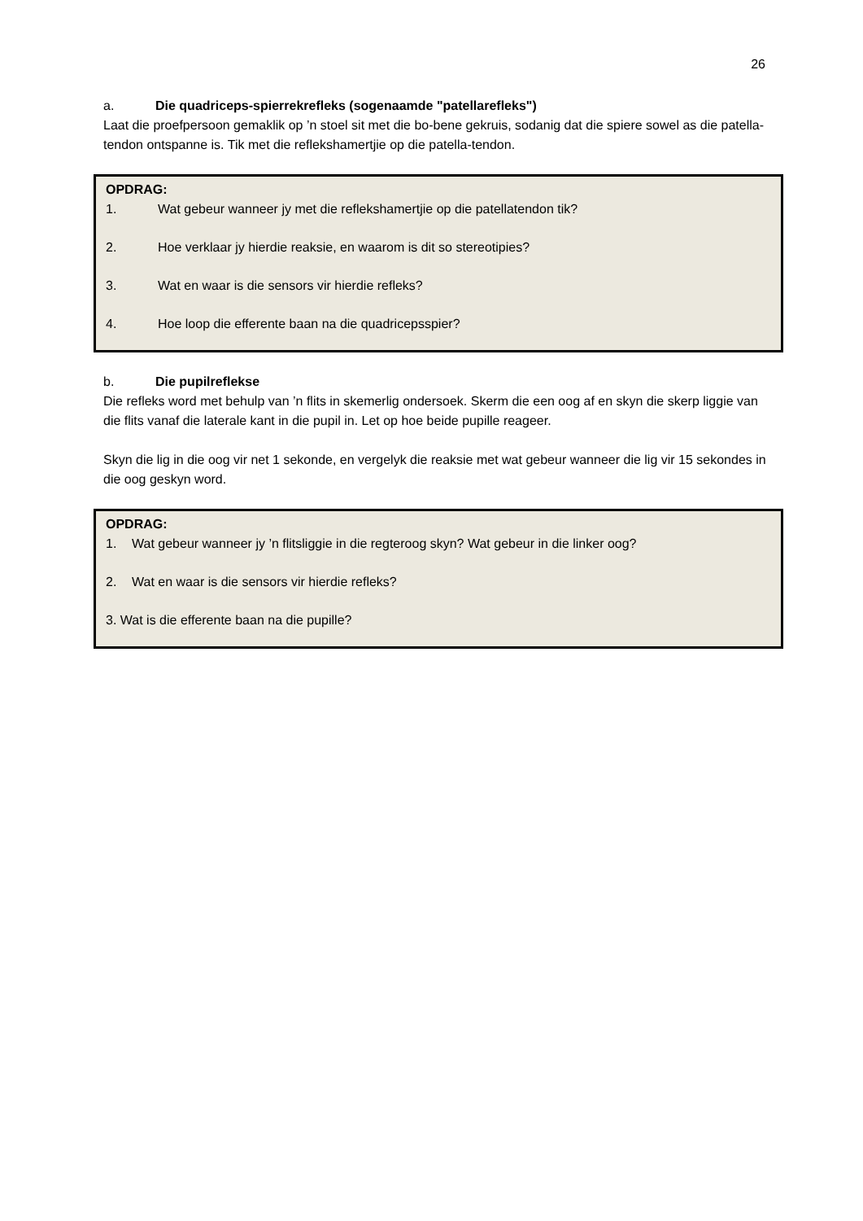26
a. Die quadriceps-spierrekrefleks (sogenaamde "patellarefleks")
Laat die proefpersoon gemaklik op ’n stoel sit met die bo-bene gekruis, sodanig dat die spiere sowel as die patella-tendon ontspanne is. Tik met die reflekshamertjie op die patella-tendon.
OPDRAG:
1. Wat gebeur wanneer jy met die reflekshamertjie op die patellatendon tik?
2. Hoe verklaar jy hierdie reaksie, en waarom is dit so stereotipies?
3. Wat en waar is die sensors vir hierdie refleks?
4. Hoe loop die efferente baan na die quadricepsspier?
b. Die pupilreflekse
Die refleks word met behulp van ’n flits in skemerlig ondersoek. Skerm die een oog af en skyn die skerp liggie van die flits vanaf die laterale kant in die pupil in. Let op hoe beide pupille reageer.
Skyn die lig in die oog vir net 1 sekonde, en vergelyk die reaksie met wat gebeur wanneer die lig vir 15 sekondes in die oog geskyn word.
OPDRAG:
1. Wat gebeur wanneer jy ’n flitsliggie in die regteroog skyn? Wat gebeur in die linker oog?
2. Wat en waar is die sensors vir hierdie refleks?
3. Wat is die efferente baan na die pupille?